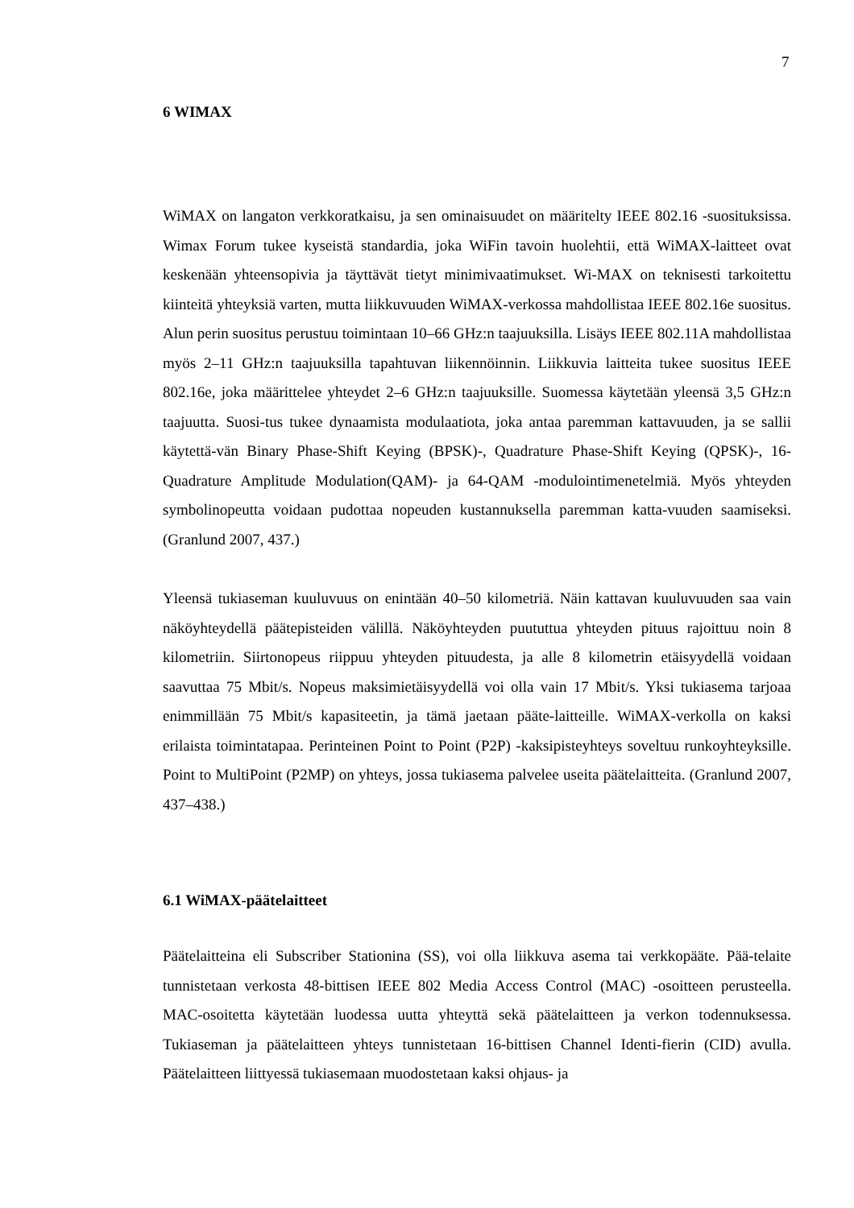7
6 WIMAX
WiMAX on langaton verkkoratkaisu, ja sen ominaisuudet on määritelty IEEE 802.16 -suosituksissa. Wimax Forum tukee kyseistä standardia, joka WiFin tavoin huolehtii, että WiMAX-laitteet ovat keskenään yhteensopivia ja täyttävät tietyt minimivaatimukset. Wi-MAX on teknisesti tarkoitettu kiinteitä yhteyksiä varten, mutta liikkuvuuden WiMAX-verkossa mahdollistaa IEEE 802.16e suositus. Alun perin suositus perustuu toimintaan 10–66 GHz:n taajuuksilla. Lisäys IEEE 802.11A mahdollistaa myös 2–11 GHz:n taajuuksilla tapahtuvan liikennöinnin. Liikkuvia laitteita tukee suositus IEEE 802.16e, joka määrittelee yhteydet 2–6 GHz:n taajuuksille. Suomessa käytetään yleensä 3,5 GHz:n taajuutta. Suosi-tus tukee dynaamista modulaatiota, joka antaa paremman kattavuuden, ja se sallii käytettä-vän Binary Phase-Shift Keying (BPSK)-, Quadrature Phase-Shift Keying (QPSK)-, 16-Quadrature Amplitude Modulation(QAM)- ja 64-QAM -modulointimenetelmiä. Myös yhteyden symbolinopeutta voidaan pudottaa nopeuden kustannuksella paremman katta-vuuden saamiseksi. (Granlund 2007, 437.)
Yleensä tukiaseman kuuluvuus on enintään 40–50 kilometriä. Näin kattavan kuuluvuuden saa vain näköyhteydellä päätepisteiden välillä. Näköyhteyden puututtua yhteyden pituus rajoittuu noin 8 kilometriin. Siirtonopeus riippuu yhteyden pituudesta, ja alle 8 kilometrin etäisyydellä voidaan saavuttaa 75 Mbit/s. Nopeus maksimietäisyydellä voi olla vain 17 Mbit/s. Yksi tukiasema tarjoaa enimmillään 75 Mbit/s kapasiteetin, ja tämä jaetaan pääte-laitteille. WiMAX-verkolla on kaksi erilaista toimintatapaa. Perinteinen Point to Point (P2P) -kaksipisteyhteys soveltuu runkoyhteyksille. Point to MultiPoint (P2MP) on yhteys, jossa tukiasema palvelee useita päätelaitteita. (Granlund 2007, 437–438.)
6.1 WiMAX-päätelaitteet
Päätelaitteina eli Subscriber Stationina (SS), voi olla liikkuva asema tai verkkopääte. Pää-telaite tunnistetaan verkosta 48-bittisen IEEE 802 Media Access Control (MAC) -osoitteen perusteella. MAC-osoitetta käytetään luodessa uutta yhteyttä sekä päätelaitteen ja verkon todennuksessa. Tukiaseman ja päätelaitteen yhteys tunnistetaan 16-bittisen Channel Identi-fierin (CID) avulla. Päätelaitteen liittyessä tukiasemaan muodostetaan kaksi ohjaus- ja